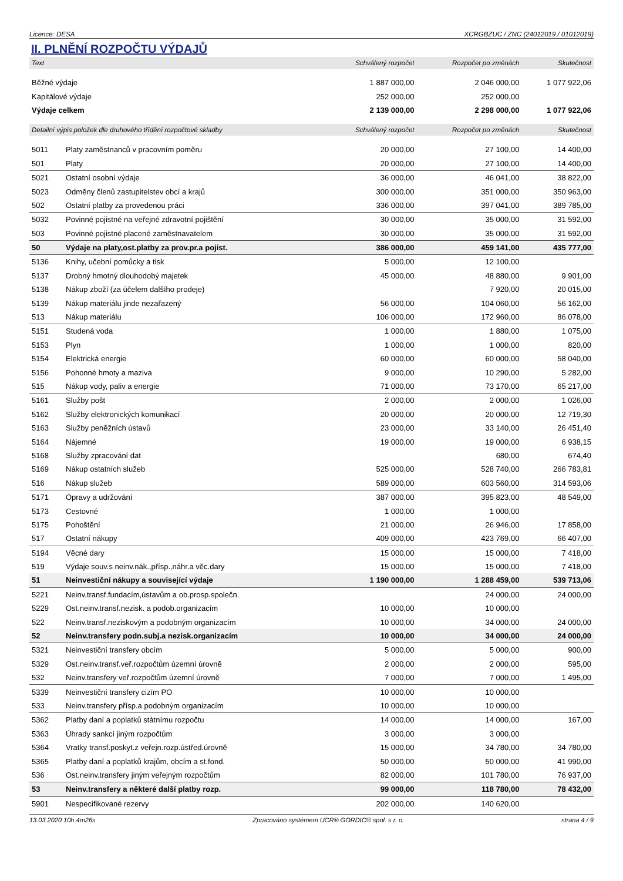Licence: DESA XCRGBZUC / ZNC (24012019 / 01012019)
II. PLNĚNÍ ROZPOČTU VÝDAJŮ
| Text | | Schválený rozpočet | Rozpočet po změnách | Skutečnost |
| --- | --- | --- | --- | --- |
| Běžné výdaje | | 1 887 000,00 | 2 046 000,00 | 1 077 922,06 |
| Kapitálové výdaje | | 252 000,00 | 252 000,00 | |
| Výdaje celkem | | 2 139 000,00 | 2 298 000,00 | 1 077 922,06 |
| Detailní výpis položek dle druhového třídění rozpočtové skladby | | Schválený rozpočet | Rozpočet po změnách | Skutečnost |
| 5011 | Platy zaměstnanců v pracovním poměru | 20 000,00 | 27 100,00 | 14 400,00 |
| 501 | Platy | 20 000,00 | 27 100,00 | 14 400,00 |
| 5021 | Ostatní osobní výdaje | 36 000,00 | 46 041,00 | 38 822,00 |
| 5023 | Odměny členů zastupitelstev obcí a krajů | 300 000,00 | 351 000,00 | 350 963,00 |
| 502 | Ostatní platby za provedenou práci | 336 000,00 | 397 041,00 | 389 785,00 |
| 5032 | Povinné pojistné na veřejné zdravotní pojištění | 30 000,00 | 35 000,00 | 31 592,00 |
| 503 | Povinné pojistné placené zaměstnavatelem | 30 000,00 | 35 000,00 | 31 592,00 |
| 50 | Výdaje na platy,ost.platby za prov.pr.a pojist. | 386 000,00 | 459 141,00 | 435 777,00 |
| 5136 | Knihy, učební pomůcky a tisk | 5 000,00 | 12 100,00 | |
| 5137 | Drobný hmotný dlouhodobý majetek | 45 000,00 | 48 880,00 | 9 901,00 |
| 5138 | Nákup zboží (za účelem dalšího prodeje) | | 7 920,00 | 20 015,00 |
| 5139 | Nákup materiálu jinde nezařazený | 56 000,00 | 104 060,00 | 56 162,00 |
| 513 | Nákup materiálu | 106 000,00 | 172 960,00 | 86 078,00 |
| 5151 | Studená voda | 1 000,00 | 1 880,00 | 1 075,00 |
| 5153 | Plyn | 1 000,00 | 1 000,00 | 820,00 |
| 5154 | Elektrická energie | 60 000,00 | 60 000,00 | 58 040,00 |
| 5156 | Pohonné hmoty a maziva | 9 000,00 | 10 290,00 | 5 282,00 |
| 515 | Nákup vody, paliv a energie | 71 000,00 | 73 170,00 | 65 217,00 |
| 5161 | Služby pošt | 2 000,00 | 2 000,00 | 1 026,00 |
| 5162 | Služby elektronických komunikací | 20 000,00 | 20 000,00 | 12 719,30 |
| 5163 | Služby peněžních ústavů | 23 000,00 | 33 140,00 | 26 451,40 |
| 5164 | Nájemné | 19 000,00 | 19 000,00 | 6 938,15 |
| 5168 | Služby zpracování dat | | 680,00 | 674,40 |
| 5169 | Nákup ostatních služeb | 525 000,00 | 528 740,00 | 266 783,81 |
| 516 | Nákup služeb | 589 000,00 | 603 560,00 | 314 593,06 |
| 5171 | Opravy a udržování | 387 000,00 | 395 823,00 | 48 549,00 |
| 5173 | Cestovné | 1 000,00 | 1 000,00 | |
| 5175 | Pohoštění | 21 000,00 | 26 946,00 | 17 858,00 |
| 517 | Ostatní nákupy | 409 000,00 | 423 769,00 | 66 407,00 |
| 5194 | Věcné dary | 15 000,00 | 15 000,00 | 7 418,00 |
| 519 | Výdaje souv.s neinv.nák.,přísp.,náhr.a věc.dary | 15 000,00 | 15 000,00 | 7 418,00 |
| 51 | Neinvestiční nákupy a související výdaje | 1 190 000,00 | 1 288 459,00 | 539 713,06 |
| 5221 | Neinv.transf.fundacím,ústavům a ob.prosp.společn. | | 24 000,00 | 24 000,00 |
| 5229 | Ost.neinv.transf.nezisk. a podob.organizacím | 10 000,00 | 10 000,00 | |
| 522 | Neinv.transf.neziskovým a podobným organizacím | 10 000,00 | 34 000,00 | 24 000,00 |
| 52 | Neinv.transfery podn.subj.a nezisk.organizacím | 10 000,00 | 34 000,00 | 24 000,00 |
| 5321 | Neinvestiční transfery obcím | 5 000,00 | 5 000,00 | 900,00 |
| 5329 | Ost.neinv.transf.veř.rozpočtům územní úrovně | 2 000,00 | 2 000,00 | 595,00 |
| 532 | Neinv.transfery veř.rozpočtům územní úrovně | 7 000,00 | 7 000,00 | 1 495,00 |
| 5339 | Neinvestiční transfery cizím PO | 10 000,00 | 10 000,00 | |
| 533 | Neinv.transfery přísp.a podobným organizacím | 10 000,00 | 10 000,00 | |
| 5362 | Platby daní a poplatků státnímu rozpočtu | 14 000,00 | 14 000,00 | 167,00 |
| 5363 | Úhrady sankcí jiným rozpočtům | 3 000,00 | 3 000,00 | |
| 5364 | Vratky transf.poskyt.z veřejn.rozp.ústřed.úrovně | 15 000,00 | 34 780,00 | 34 780,00 |
| 5365 | Platby daní a poplatků krajům, obcím a st.fond. | 50 000,00 | 50 000,00 | 41 990,00 |
| 536 | Ost.neinv.transfery jiným veřejným rozpočtům | 82 000,00 | 101 780,00 | 76 937,00 |
| 53 | Neinv.transfery a některé další platby rozp. | 99 000,00 | 118 780,00 | 78 432,00 |
| 5901 | Nespecifikované rezervy | 202 000,00 | 140 620,00 | |
13.03.2020 10h 4m26s Zpracováno systémem UCR® GORDIC® spol. s r. o. strana 4 / 9